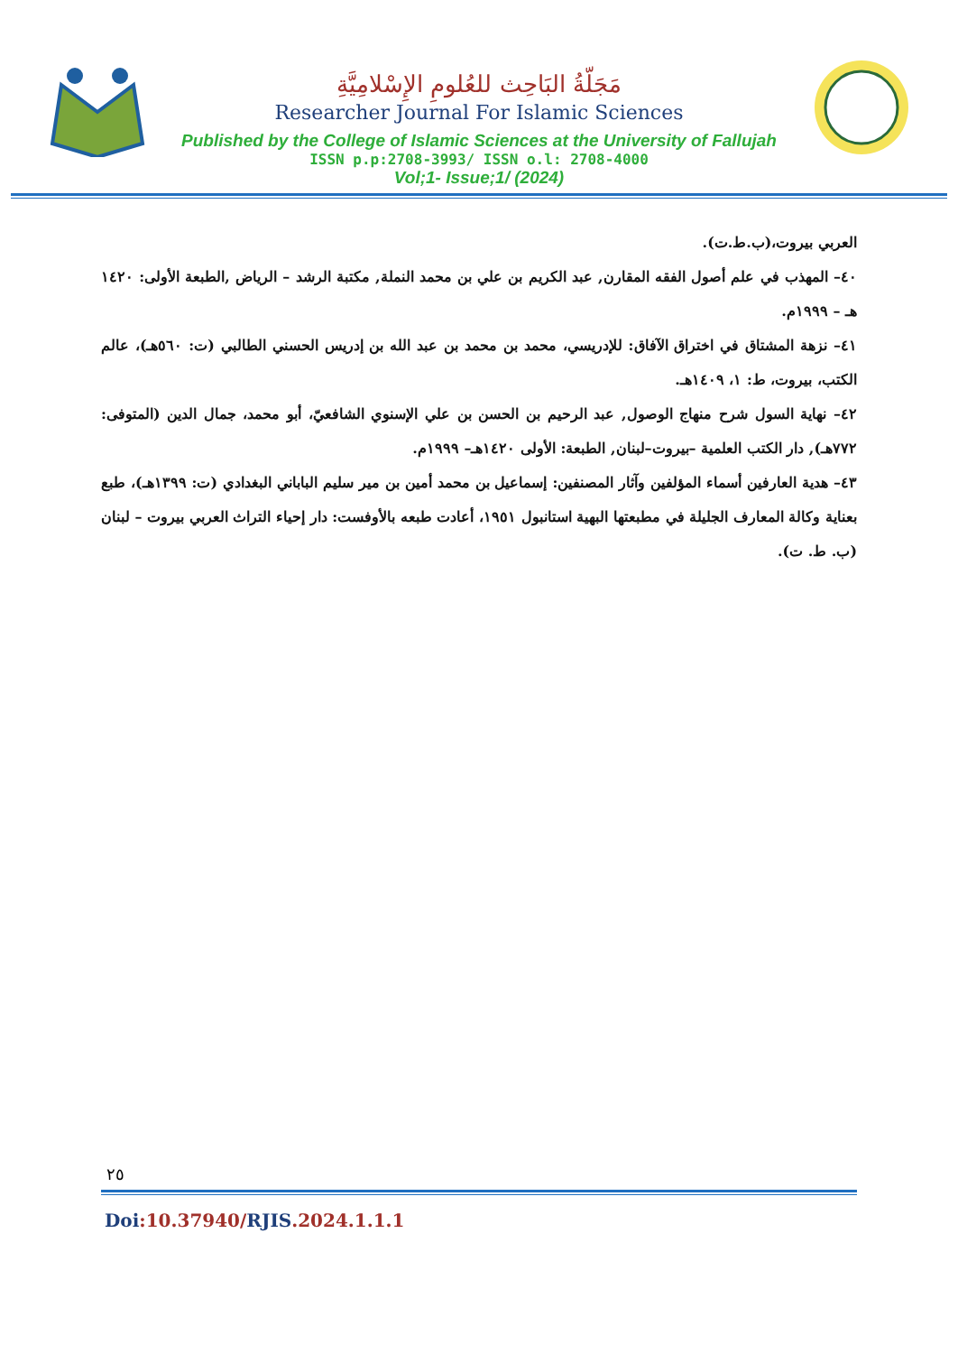مَجَلّةُ البَاحِث للعُلومِ الإِسْلامِيَّةِ
Researcher Journal For Islamic Sciences
Published by the College of Islamic Sciences at the University of Fallujah
ISSN p.p:2708-3993/ ISSN o.l: 2708-4000
Vol;1- Issue;1/ (2024)
العربي بيروت،(ب.ط.ت).
٤٠– المهذب في علم أصول الفقه المقارن, عبد الكريم بن علي بن محمد النملة, مكتبة الرشد – الرياض ,الطبعة الأولى: ١٤٢٠ هـ – ١٩٩٩م.
٤١– نزهة المشتاق في اختراق الآفاق: للإدريسي، محمد بن محمد بن عبد الله بن إدريس الحسني الطالبي (ت: ٥٦٠هـ)، عالم الكتب، بيروت، ط: ١، ١٤٠٩هـ.
٤٢– نهاية السول شرح منهاج الوصول, عبد الرحيم بن الحسن بن علي الإسنوي الشافعيّ، أبو محمد، جمال الدين (المتوفى: ٧٧٢هـ), دار الكتب العلمية –بيروت–لبنان, الطبعة: الأولى ١٤٢٠هـ– ١٩٩٩م.
٤٣– هدية العارفين أسماء المؤلفين وآثار المصنفين: إسماعيل بن محمد أمين بن مير سليم الباباني البغدادي (ت: ١٣٩٩هـ)، طبع بعناية وكالة المعارف الجليلة في مطبعتها البهية استانبول ١٩٥١، أعادت طبعه بالأوفست: دار إحياء التراث العربي بيروت – لبنان (ب. ط. ت).
٢٥
Doi:10.37940/RJIS.2024.1.1.1